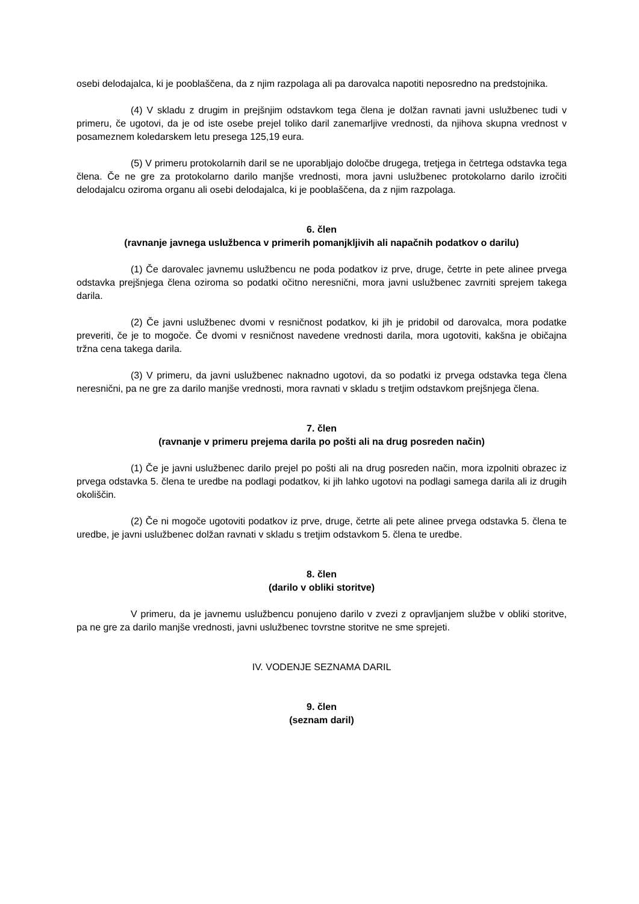osebi delodajalca, ki je pooblaščena, da z njim razpolaga ali pa darovalca napotiti neposredno na predstojnika.
(4) V skladu z drugim in prejšnjim odstavkom tega člena je dolžan ravnati javni uslužbenec tudi v primeru, če ugotovi, da je od iste osebe prejel toliko daril zanemarljive vrednosti, da njihova skupna vrednost v posameznem koledarskem letu presega 125,19 eura.
(5) V primeru protokolarnih daril se ne uporabljajo določbe drugega, tretjega in četrtega odstavka tega člena. Če ne gre za protokolarno darilo manjše vrednosti, mora javni uslužbenec protokolarno darilo izročiti delodajalcu oziroma organu ali osebi delodajalca, ki je pooblaščena, da z njim razpolaga.
6. člen
(ravnanje javnega uslužbenca v primerih pomanjkljivih ali napačnih podatkov o darilu)
(1) Če darovalec javnemu uslužbencu ne poda podatkov iz prve, druge, četrte in pete alinee prvega odstavka prejšnjega člena oziroma so podatki očitno neresnični, mora javni uslužbenec zavrniti sprejem takega darila.
(2) Če javni uslužbenec dvomi v resničnost podatkov, ki jih je pridobil od darovalca, mora podatke preveriti, če je to mogoče. Če dvomi v resničnost navedene vrednosti darila, mora ugotoviti, kakšna je običajna tržna cena takega darila.
(3) V primeru, da javni uslužbenec naknadno ugotovi, da so podatki iz prvega odstavka tega člena neresnični, pa ne gre za darilo manjše vrednosti, mora ravnati v skladu s tretjim odstavkom prejšnjega člena.
7. člen
(ravnanje v primeru prejema darila po pošti ali na drug posreden način)
(1) Če je javni uslužbenec darilo prejel po pošti ali na drug posreden način, mora izpolniti obrazec iz prvega odstavka 5. člena te uredbe na podlagi podatkov, ki jih lahko ugotovi na podlagi samega darila ali iz drugih okoliščin.
(2) Če ni mogoče ugotoviti podatkov iz prve, druge, četrte ali pete alinee prvega odstavka 5. člena te uredbe, je javni uslužbenec dolžan ravnati v skladu s tretjim odstavkom 5. člena te uredbe.
8. člen
(darilo v obliki storitve)
V primeru, da je javnemu uslužbencu ponujeno darilo v zvezi z opravljanjem službe v obliki storitve, pa ne gre za darilo manjše vrednosti, javni uslužbenec tovrstne storitve ne sme sprejeti.
IV. VODENJE SEZNAMA DARIL
9. člen
(seznam daril)